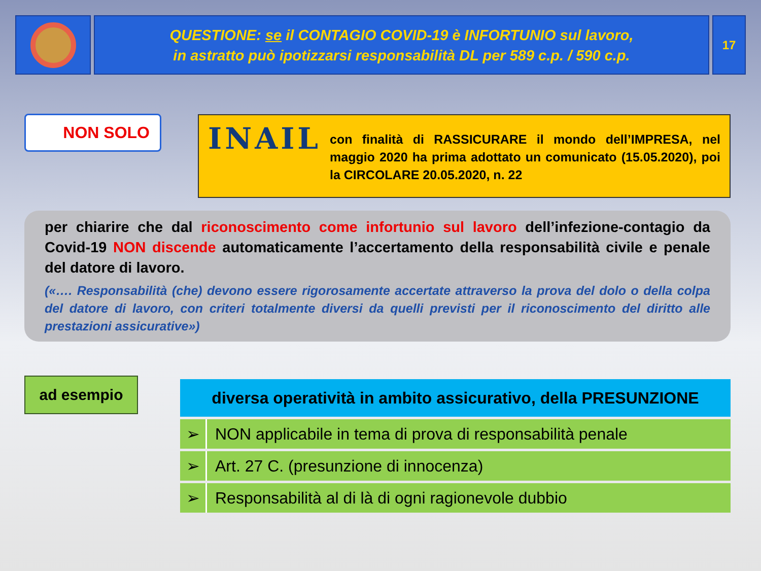QUESTIONE: se il CONTAGIO COVID-19 è INFORTUNIO sul lavoro,
in astratto può ipotizzarsi responsabilità DL per 589 c.p. / 590 c.p.
17
NON SOLO
INAIL
con finalità di RASSICURARE il mondo dell’IMPRESA, nel maggio 2020 ha prima adottato un comunicato (15.05.2020), poi la CIRCOLARE 20.05.2020, n. 22
per chiarire che dal riconoscimento come infortunio sul lavoro dell’infezione-contagio da Covid-19 NON discende automaticamente l’accertamento della responsabilità civile e penale del datore di lavoro.
(«…. Responsabilità (che) devono essere rigorosamente accertate attraverso la prova del dolo o della colpa del datore di lavoro, con criteri totalmente diversi da quelli previsti per il riconoscimento del diritto alle prestazioni assicurative»)
ad esempio
| diversa operatività in ambito assicurativo, della PRESUNZIONE | |
| --- | --- |
| ➢ | NON applicabile in tema di prova di responsabilità penale |
| ➢ | Art. 27 C. (presunzione di innocenza) |
| ➢ | Responsabilità al di là di ogni ragionevole dubbio |